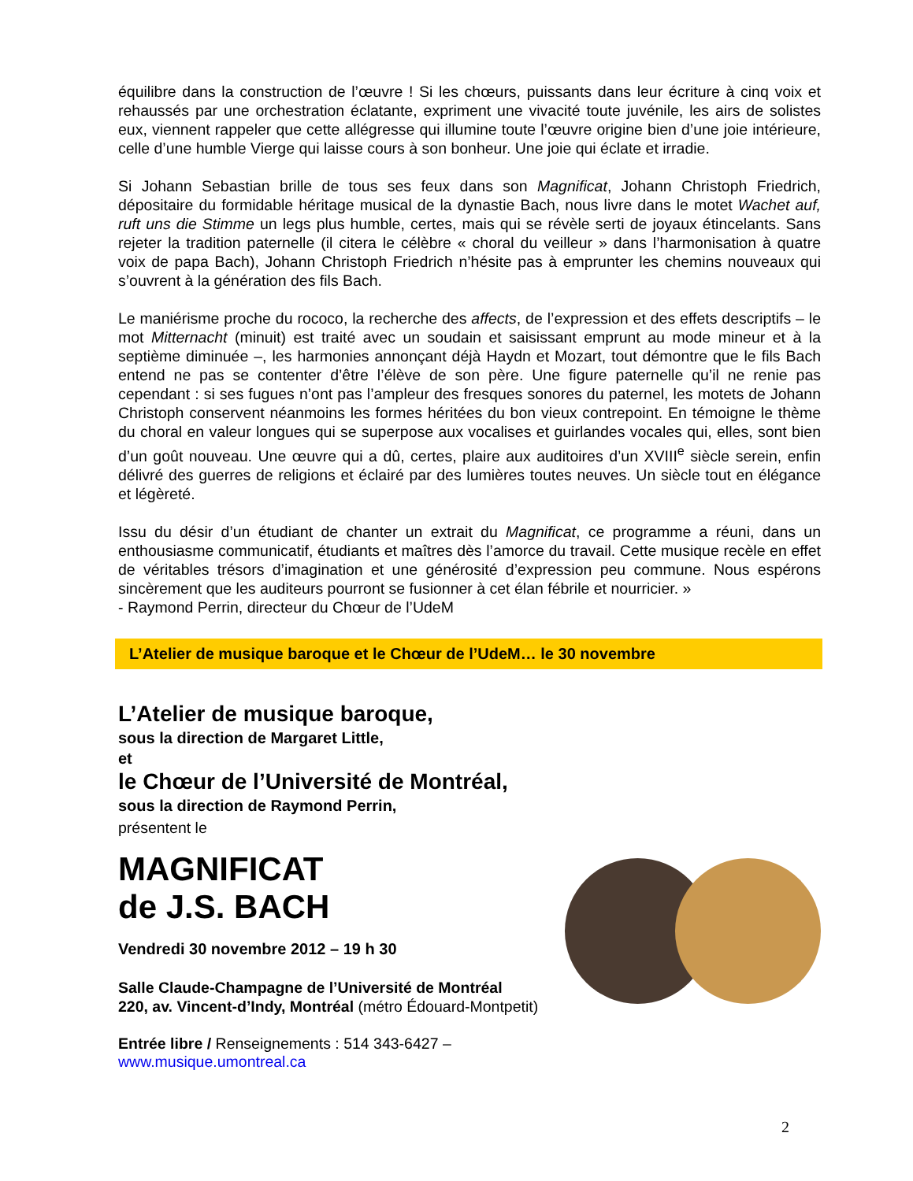équilibre dans la construction de l’œuvre ! Si les chœurs, puissants dans leur écriture à cinq voix et rehaussés par une orchestration éclatante, expriment une vivacité toute juvénile, les airs de solistes eux, viennent rappeler que cette allégresse qui illumine toute l’œuvre origine bien d’une joie intérieure, celle d’une humble Vierge qui laisse cours à son bonheur. Une joie qui éclate et irradie.
Si Johann Sebastian brille de tous ses feux dans son Magnificat, Johann Christoph Friedrich, dépositaire du formidable héritage musical de la dynastie Bach, nous livre dans le motet Wachet auf, ruft uns die Stimme un legs plus humble, certes, mais qui se révèle serti de joyaux étincelants. Sans rejeter la tradition paternelle (il citera le célèbre « choral du veilleur » dans l’harmonisation à quatre voix de papa Bach), Johann Christoph Friedrich n’hésite pas à emprunter les chemins nouveaux qui s’ouvrent à la génération des fils Bach.
Le maniérisme proche du rococo, la recherche des affects, de l’expression et des effets descriptifs – le mot Mitternacht (minuit) est traité avec un soudain et saisissant emprunt au mode mineur et à la septième diminuée –, les harmonies annonçant déjà Haydn et Mozart, tout démontre que le fils Bach entend ne pas se contenter d’être l’élève de son père. Une figure paternelle qu’il ne renie pas cependant : si ses fugues n’ont pas l’ampleur des fresques sonores du paternel, les motets de Johann Christoph conservent néanmoins les formes héritées du bon vieux contrepoint. En témoigne le thème du choral en valeur longues qui se superpose aux vocalises et guirlandes vocales qui, elles, sont bien d’un goût nouveau. Une œuvre qui a dû, certes, plaire aux auditoires d’un XVIII<sup>e</sup> siècle serein, enfin délivré des guerres de religions et éclairé par des lumières toutes neuves. Un siècle tout en élégance et légèreté.
Issu du désir d’un étudiant de chanter un extrait du Magnificat, ce programme a réuni, dans un enthousiasme communicatif, étudiants et maîtres dès l’amorce du travail. Cette musique recèle en effet de véritables trésors d’imagination et une générosité d’expression peu commune. Nous espérons sincèrement que les auditeurs pourront se fusionner à cet élan fébrile et nourricier. »
- Raymond Perrin, directeur du Chœur de l’UdeM
L’Atelier de musique baroque et le Chœur de l’UdeM… le 30 novembre
L’Atelier de musique baroque,
sous la direction de Margaret Little,
et
le Chœur de l’Université de Montréal,
sous la direction de Raymond Perrin,
présentent le
MAGNIFICAT
de J.S. BACH
Vendredi 30 novembre 2012 – 19 h 30
Salle Claude-Champagne de l’Université de Montréal
220, av. Vincent-d’Indy, Montréal (métro Édouard-Montpetit)
Entrée libre / Renseignements : 514 343-6427 – www.musique.umontreal.ca
2